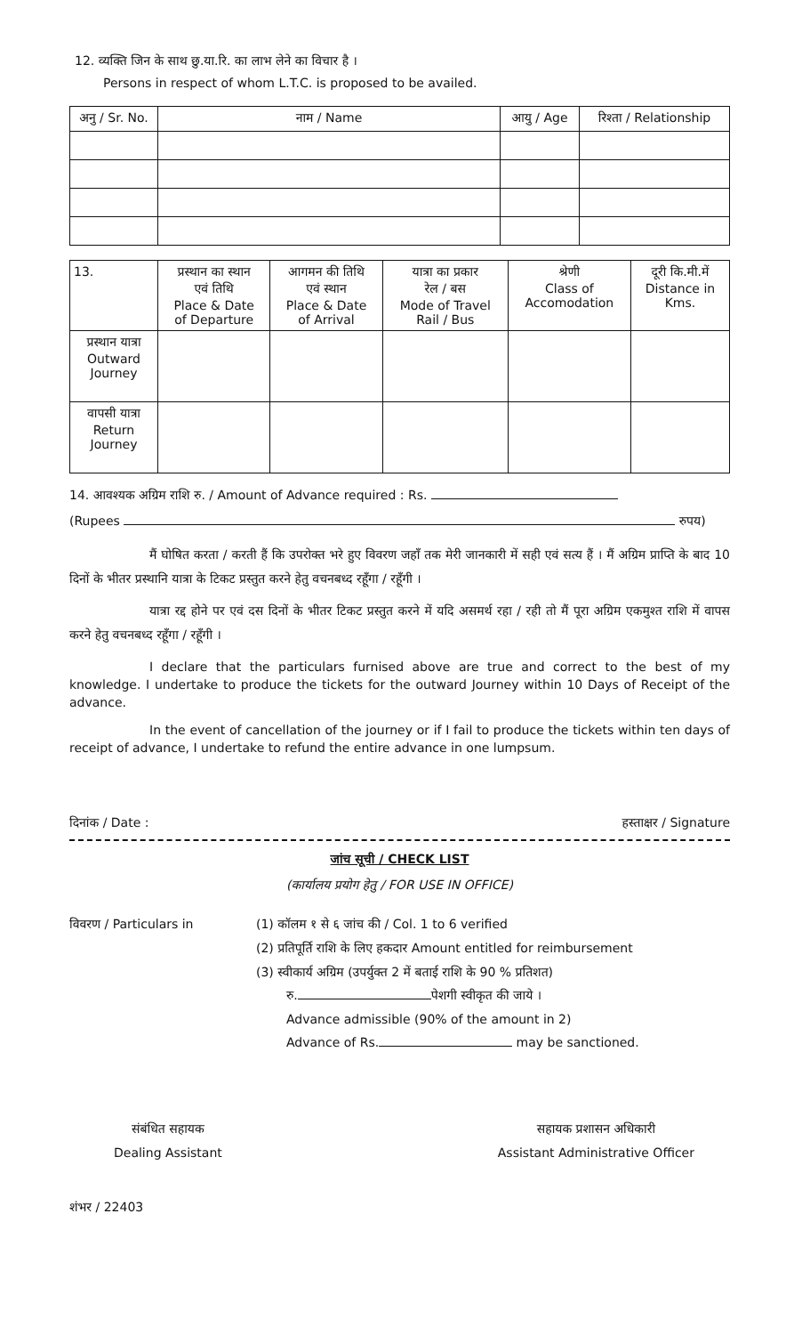12. व्यक्ति जिन के साथ छु.या.रि. का लाभ लेने का विचार है ।
Persons in respect of whom L.T.C. is proposed to be availed.
| अनु / Sr. No. | नाम / Name | आयु / Age | रिश्ता / Relationship |
| --- | --- | --- | --- |
| 13. | प्रस्थान का स्थान एवं तिथि Place & Date of Departure | आगमन की तिथि एवं स्थान Place & Date of Arrival | यात्रा का प्रकार रेल / बस Mode of Travel Rail / Bus | श्रेणी Class of Accomodation | दूरी कि.मी.में Distance in Kms. |
| --- | --- | --- | --- | --- | --- |
| प्रस्थान यात्रा Outward Journey | | | | | |
| वापसी यात्रा Return Journey | | | | | |
14. आवश्यक अग्रिम राशि रु. / Amount of Advance required : Rs.
(Rupees रुपय)
मैं घोषित करता / करती हैं कि उपरोक्त भरे हुए विवरण जहाँ तक मेरी जानकारी में सही एवं सत्य हैं । मैं अग्रिम प्राप्ति के बाद 10 दिनों के भीतर प्रस्थानि यात्रा के टिकट प्रस्तुत करने हेतु वचनबध्द रहूँगा / रहूँगी ।
यात्रा रद्द होने पर एवं दस दिनों के भीतर टिकट प्रस्तुत करने में यदि असमर्थ रहा / रही तो मैं पूरा अग्रिम एकमुश्त राशि में वापस करने हेतु वचनबध्द रहूँगा / रहूँगी ।
I declare that the particulars furnised above are true and correct to the best of my knowledge. I undertake to produce the tickets for the outward Journey within 10 Days of Receipt of the advance.
In the event of cancellation of the journey or if I fail to produce the tickets within ten days of receipt of advance, I undertake to refund the entire advance in one lumpsum.
दिनांक / Date : हस्ताक्षर / Signature
जांच सूची / CHECK LIST
(कार्यालय प्रयोग हेतु / FOR USE IN OFFICE)
विवरण / Particulars in (1) कॉलम १ से ६ जांच की / Col. 1 to 6 verified
(2) प्रतिपूर्ति राशि के लिए हकदार Amount entitled for reimbursement
(3) स्वीकार्य अग्रिम (उपर्युक्त 2 में बताई राशि के 90 % प्रतिशत)
रु. पेशगी स्वीकृत की जाये ।
Advance admissible (90% of the amount in 2)
Advance of Rs. may be sanctioned.
संबंधित सहायक
Dealing Assistant
सहायक प्रशासन अधिकारी
Assistant Administrative Officer
शंभर / 22403